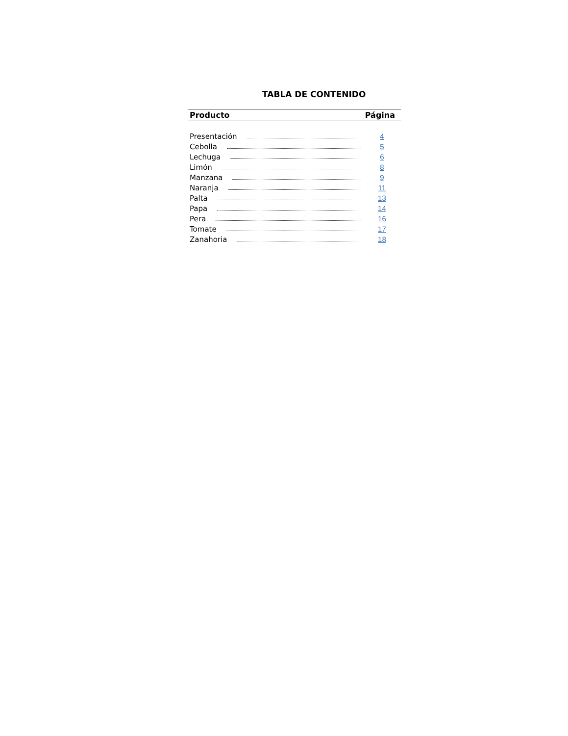TABLA DE CONTENIDO
| Producto | Página |
| --- | --- |
| Presentación | 4 |
| Cebolla | 5 |
| Lechuga | 6 |
| Limón | 8 |
| Manzana | 9 |
| Naranja | 11 |
| Palta | 13 |
| Papa | 14 |
| Pera | 16 |
| Tomate | 17 |
| Zanahoria | 18 |